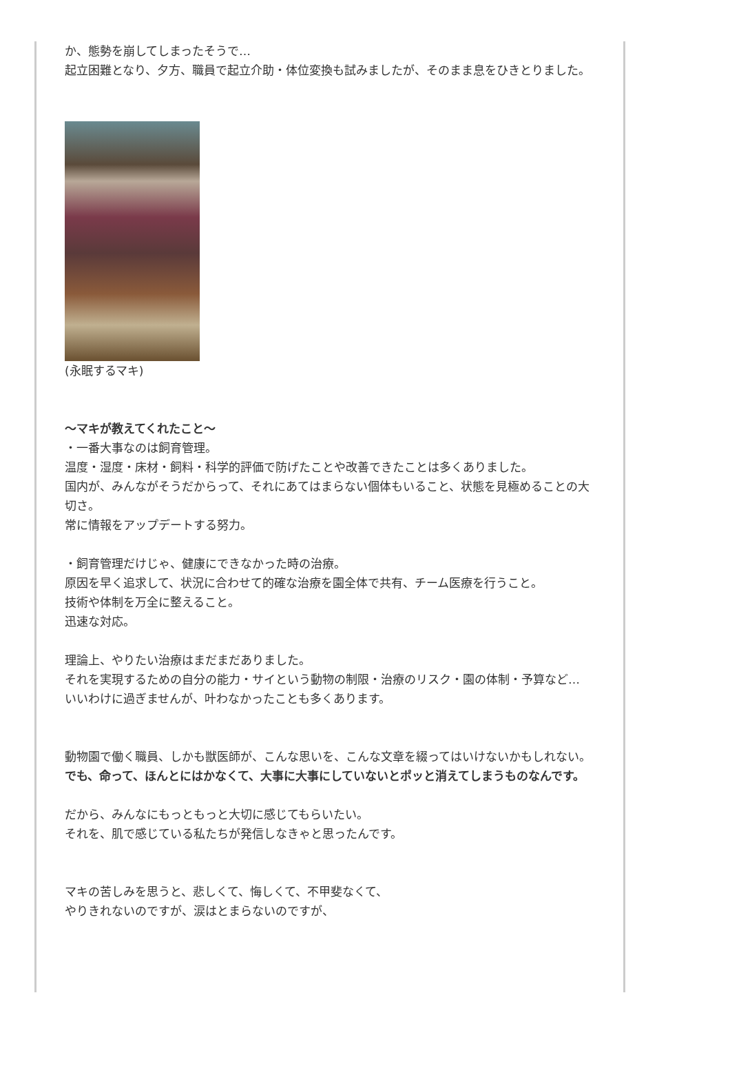か、態勢を崩してしまったそうで…
起立困難となり、夕方、職員で起立介助・体位変換も試みましたが、そのまま息をひきとりました。
(永眠するマキ)
～マキが教えてくれたこと～
・一番大事なのは飼育管理。
温度・湿度・床材・飼料・科学的評価で防げたことや改善できたことは多くありました。
国内が、みんながそうだからって、それにあてはまらない個体もいること、状態を見極めることの大切さ。
常に情報をアップデートする努力。
・飼育管理だけじゃ、健康にできなかった時の治療。
原因を早く追求して、状況に合わせて的確な治療を園全体で共有、チーム医療を行うこと。
技術や体制を万全に整えること。
迅速な対応。
理論上、やりたい治療はまだまだありました。
それを実現するための自分の能力・サイという動物の制限・治療のリスク・園の体制・予算など…
いいわけに過ぎませんが、叶わなかったことも多くあります。
動物園で働く職員、しかも獣医師が、こんな思いを、こんな文章を綴ってはいけないかもしれない。
でも、命って、ほんとにはかなくて、大事に大事にしていないとポッと消えてしまうものなんです。
だから、みんなにもっともっと大切に感じてもらいたい。
それを、肌で感じている私たちが発信しなきゃと思ったんです。
マキの苦しみを思うと、悲しくて、悔しくて、不甲斐なくて、
やりきれないのですが、涙はとまらないのですが、